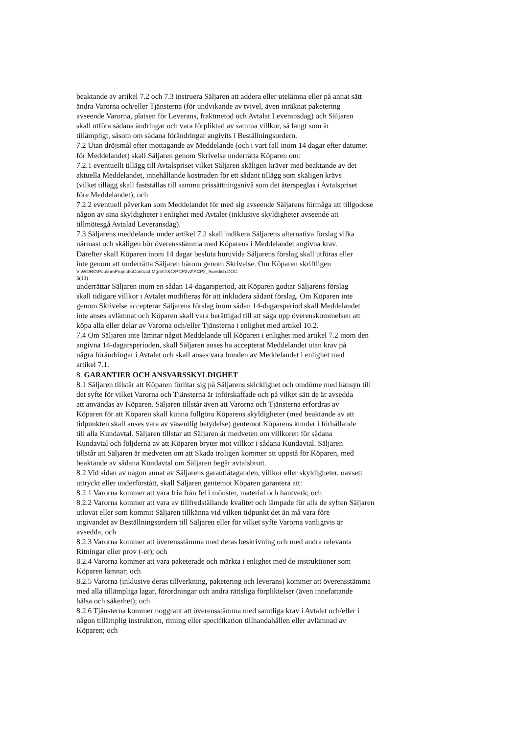beaktande av artikel 7.2 och 7.3 instruera Säljaren att addera eller utelämna eller på annat sätt
ändra Varorna och/eller Tjänsterna (för undvikande av tvivel, även inräknat paketering
avseende Varorna, platsen för Leverans, fraktmetod och Avtalat Leveransdag) och Säljaren
skall utföra sådana ändringar och vara förpliktad av samma villkor, så långt som är
tillämpligt, såsom om sådana förändringar angivits i Beställningsordern.
7.2 Utan dröjsmål efter mottagande av Meddelande (och i vart fall inom 14 dagar efter datumet
för Meddelandet) skall Säljaren genom Skrivelse underrätta Köparen om:
7.2.1 eventuellt tillägg till Avtalspriset vilket Säljaren skäligen kräver med beaktande av det
aktuella Meddelandet, innehållande kostnaden för ett sådant tillägg som skäligen krävs
(vilket tillägg skall fastställas till samma prissättningsnivå som det återspeglas i Avtalspriset
före Meddelandet); och
7.2.2 eventuell påverkan som Meddelandet för med sig avseende Säljarens förmåga att tillgodose
någon av sina skyldigheter i enlighet med Avtalet (inklusive skyldigheter avseende att
tillmötesgå Avtalad Leveransdag).
7.3 Säljarens meddelande under artikel 7.2 skall indikera Säljarens alternativa förslag vilka
närmast och skäligen bör överensstämma med Köparens i Meddelandet angivna krav.
Därefter skall Köparen inom 14 dagar besluta huruvida Säljarens förslag skall utföras eller
inte genom att underrätta Säljaren härom genom Skrivelse. Om Köparen skriftligen
V:\WORD\Pauline\Projects\Contract Mgmt\T&C\PCP2v2\PCP2_Swedish.DOC
5(13)
underrättar Säljaren inom en sådan 14-dagarsperiod, att Köparen godtar Säljarens förslag
skall tidigare villkor i Avtalet modifieras för att inkludera sådant förslag. Om Köparen inte
genom Skrivelse accepterar Säljarens förslag inom sådan 14-dagarsperiod skall Meddelandet
inte anses avlämnat och Köparen skall vara berättigad till att säga upp överenskommelsen att
köpa alla eller delar av Varorna och/eller Tjänsterna i enlighet med artikel 10.2.
7.4 Om Säljaren inte lämnar något Meddelande till Köparen i enlighet med artikel 7.2 inom den
angivna 14-dagarsperioden, skall Säljaren anses ha accepterat Meddelandet utan krav på
några förändringar i Avtalet och skall anses vara bunden av Meddelandet i enlighet med
artikel 7.1.
8. GARANTIER OCH ANSVARSSKYLDIGHET
8.1 Säljaren tillstår att Köparen förlitar sig på Säljarens skicklighet och omdöme med hänsyn till
det syfte för vilket Varorna och Tjänsterna är införskaffade och på vilket sätt de är avsedda
att användas av Köparen. Säljaren tillstår även att Varorna och Tjänsterna erfordras av
Köparen för att Köparen skall kunna fullgöra Köparens skyldigheter (med beaktande av att
tidpunkten skall anses vara av väsentlig betydelse) gentemot Köparens kunder i förhållande
till alla Kundavtal. Säljaren tillstår att Säljaren är medveten om villkoren för sådana
Kundavtal och följderna av att Köparen bryter mot villkor i sådana Kundavtal. Säljaren
tillstår att Säljaren är medveten om att Skada troligen kommer att uppstå för Köparen, med
beaktande av sådana Kundavtal om Säljaren begår avtalsbrott.
8.2 Vid sidan av någon annat av Säljarens garantiåtaganden, villkor eller skyldigheter, oavsett
uttryckt eller underförstått, skall Säljaren gentemot Köparen garantera att:
8.2.1 Varorna kommer att vara fria från fel i mönster, material och hantverk; och
8.2.2 Varorna kommer att vara av tillfredställande kvalitet och lämpade för alla de syften Säljaren
utlovat eller som kommit Säljaren tillkänna vid vilken tidpunkt det än må vara före
utgivandet av Beställningsordern till Säljaren eller för vilket syfte Varorna vanligtvis är
avsedda; och
8.2.3 Varorna kommer att överensstämma med deras beskrivning och med andra relevanta
Ritningar eller prov (-er); och
8.2.4 Varorna kommer att vara paketerade och märkta i enlighet med de instruktioner som
Köparen lämnar; och
8.2.5 Varorna (inklusive deras tillverkning, paketering och leverans) kommer att överensstämma
med alla tillämpliga lagar, förordningar och andra rättsliga förpliktelser (även innefattande
hälsa och säkerhet); och
8.2.6 Tjänsterna kommer noggrant att överensstämma med samtliga krav i Avtalet och/eller i
någon tillämplig instruktion, ritning eller specifikation tillhandahållen eller avlämnad av
Köparen; och